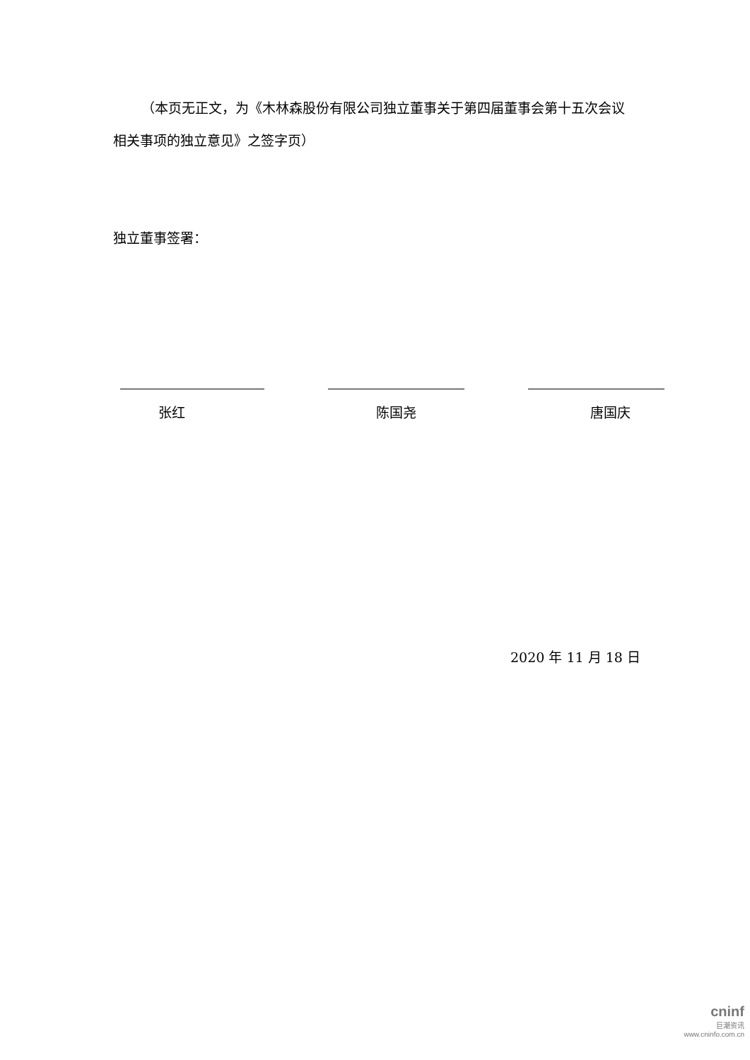（本页无正文，为《木林森股份有限公司独立董事关于第四届董事会第十五次会议相关事项的独立意见》之签字页）
独立董事签署：
张红 陈国尧 唐国庆
2020 年 11 月 18 日
cninf
巨潮资讯
www.cninfo.com.cn